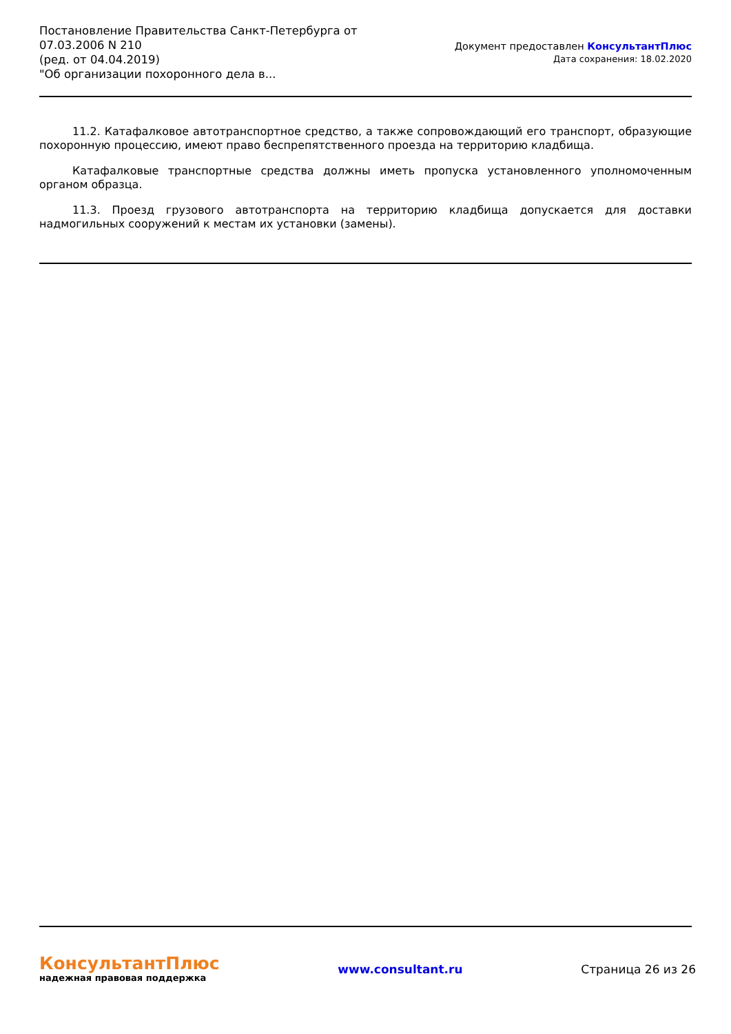Постановление Правительства Санкт-Петербурга от
07.03.2006 N 210
(ред. от 04.04.2019)
"Об организации похоронного дела в...
Документ предоставлен КонсультантПлюс
Дата сохранения: 18.02.2020
11.2. Катафалковое автотранспортное средство, а также сопровождающий его транспорт, образующие похоронную процессию, имеют право беспрепятственного проезда на территорию кладбища.
Катафалковые транспортные средства должны иметь пропуска установленного уполномоченным органом образца.
11.3. Проезд грузового автотранспорта на территорию кладбища допускается для доставки надмогильных сооружений к местам их установки (замены).
КонсультантПлюс
надежная правовая поддержка
www.consultant.ru Страница 26 из 26